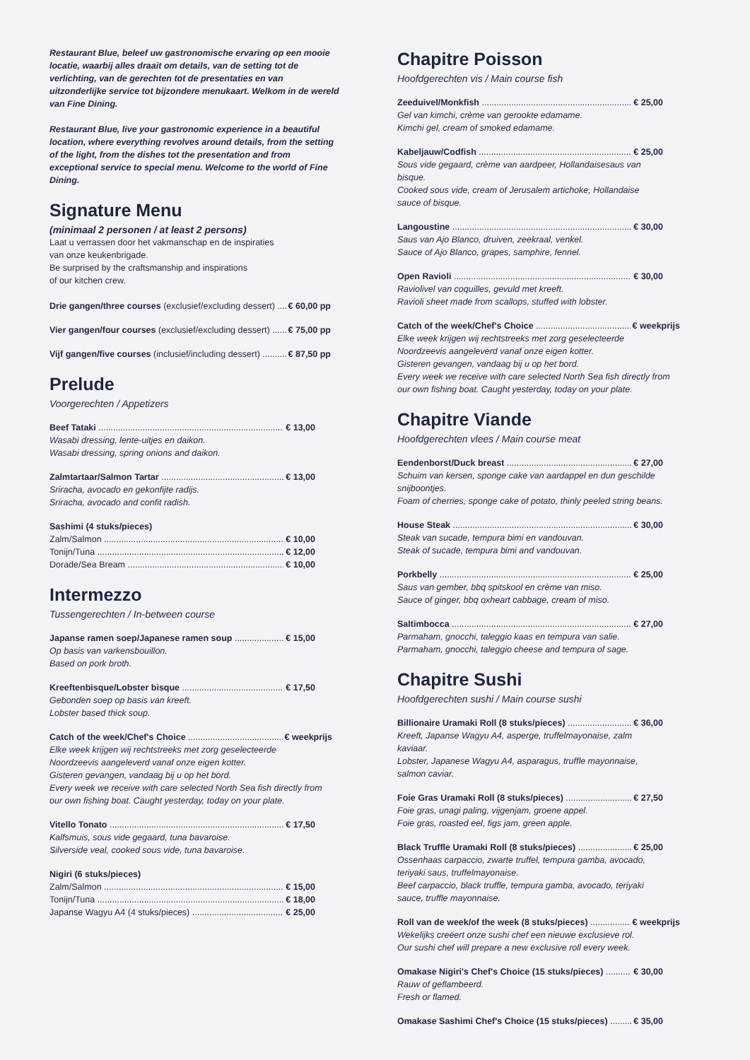Restaurant Blue, beleef uw gastronomische ervaring op een mooie locatie, waarbij alles draait om details, van de setting tot de verlichting, van de gerechten tot de presentaties en van uitzonderlijke service tot bijzondere menukaart. Welkom in de wereld van Fine Dining.
Restaurant Blue, live your gastronomic experience in a beautiful location, where everything revolves around details, from the setting of the light, from the dishes tot the presentation and from exceptional service to special menu. Welcome to the world of Fine Dining.
Signature Menu
(minimaal 2 personen / at least 2 persons)
Laat u verrassen door het vakmanschap en de inspiraties
van onze keukenbrigade.
Be surprised by the craftsmanship and inspirations
of our kitchen crew.
Drie gangen/three courses (exclusief/excluding dessert) € 60,00 pp
Vier gangen/four courses (exclusief/excluding dessert) € 75,00 pp
Vijf gangen/five courses (inclusief/including dessert) € 87,50 pp
Prelude
Voorgerechten / Appetizers
Beef Tataki € 13,00
Wasabi dressing, lente-uitjes en daikon.
Wasabi dressing, spring onions and daikon.
Zalmtartaar/Salmon Tartar € 13,00
Sriracha, avocado en gekonfijte radijs.
Sriracha, avocado and confit radish.
Sashimi (4 stuks/pieces)
Zalm/Salmon € 10,00
Tonijn/Tuna € 12,00
Dorade/Sea Bream € 10,00
Intermezzo
Tussengerechten / In-between course
Japanse ramen soep/Japanese ramen soup € 15,00
Op basis van varkensbouillon.
Based on pork broth.
Kreeftenbisque/Lobster bisque € 17,50
Gebonden soep op basis van kreeft.
Lobster based thick soup.
Catch of the week/Chef's Choice € weekprijs
Elke week krijgen wij rechtstreeks met zorg geselecteerde
Noordzeevis aangeleverd vanaf onze eigen kotter.
Gisteren gevangen, vandaag bij u op het bord.
Every week we receive with care selected North Sea fish directly from
our own fishing boat. Caught yesterday, today on your plate.
Vitello Tonato € 17,50
Kalfsmuis, sous vide gegaard, tuna bavaroise.
Silverside veal, cooked sous vide, tuna bavaroise.
Nigiri (6 stuks/pieces)
Zalm/Salmon € 15,00
Tonijn/Tuna € 18,00
Japanse Wagyu A4 (4 stuks/pieces) € 25,00
Chapitre Poisson
Hoofdgerechten vis / Main course fish
Zeeduivel/Monkfish € 25,00
Gel van kimchi, crème van gerookte edamame.
Kimchi gel, cream of smoked edamame.
Kabeljauw/Codfish € 25,00
Sous vide gegaard, crème van aardpeer, Hollandaisesaus van bisque.
Cooked sous vide, cream of Jerusalem artichoke, Hollandaise sauce of bisque.
Langoustine € 30,00
Saus van Ajo Blanco, druiven, zeekraal, venkel.
Sauce of Ajo Blanco, grapes, samphire, fennel.
Open Ravioli € 30,00
Raviolivel van coquilles, gevuld met kreeft.
Ravioli sheet made from scallops, stuffed with lobster.
Catch of the week/Chef's Choice € weekprijs
Elke week krijgen wij rechtstreeks met zorg geselecteerde
Noordzeevis aangeleverd vanaf onze eigen kotter.
Gisteren gevangen, vandaag bij u op het bord.
Every week we receive with care selected North Sea fish directly from
our own fishing boat. Caught yesterday, today on your plate.
Chapitre Viande
Hoofdgerechten vlees / Main course meat
Eendenborst/Duck breast € 27,00
Schuim van kersen, sponge cake van aardappel en dun geschilde snijboontjes.
Foam of cherries, sponge cake of potato, thinly peeled string beans.
House Steak € 30,00
Steak van sucade, tempura bimi en vandouvan.
Steak of sucade, tempura bimi and vandouvan.
Porkbelly € 25,00
Saus van gember, bbq spitskool en crème van miso.
Sauce of ginger, bbq oxheart cabbage, cream of miso.
Saltimbocca € 27,00
Parmaham, gnocchi, taleggio kaas en tempura van salie.
Parmaham, gnocchi, taleggio cheese and tempura of sage.
Chapitre Sushi
Hoofdgerechten sushi / Main course sushi
Billionaire Uramaki Roll (8 stuks/pieces) € 36,00
Kreeft, Japanse Wagyu A4, asperge, truffelmayonaise, zalm kaviaar.
Lobster, Japanese Wagyu A4, asparagus, truffle mayonnaise, salmon caviar.
Foie Gras Uramaki Roll (8 stuks/pieces) € 27,50
Foie gras, unagi paling, vijgenjam, groene appel.
Foie gras, roasted eel, figs jam, green apple.
Black Truffle Uramaki Roll (8 stuks/pieces) € 25,00
Ossenhaas carpaccio, zwarte truffel, tempura gamba, avocado, teriyaki saus, truffelmayonaise.
Beef carpaccio, black truffle, tempura gamba, avocado, teriyaki sauce, truffle mayonnaise.
Roll van de week/of the week (8 stuks/pieces) € weekprijs
Wekelijks creëert onze sushi chef een nieuwe exclusieve rol.
Our sushi chef will prepare a new exclusive roll every week.
Omakase Nigiri's Chef's Choice (15 stuks/pieces) € 30,00
Rauw of geflambeerd.
Fresh or flamed.
Omakase Sashimi Chef's Choice (15 stuks/pieces) € 35,00